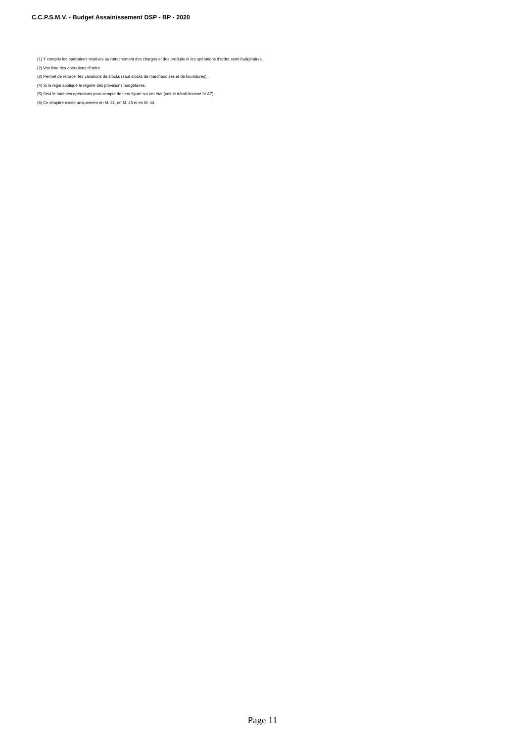C.C.P.S.M.V. - Budget Assainissement DSP - BP - 2020
(1) Y compris les opérations relatives au rattachement des charges et des produits et les opérations d’ordre semi-budgétaires.
(2) Voir liste des opérations d’ordre.
(3) Permet de retracer les variations de stocks (sauf stocks de marchandises et de fournitures).
(4) Si la régie applique le régime des provisions budgétaires.
(5) Seul le total des opérations pour compte de tiers figure sur cet état (voir le détail Annexe IV A7).
(6) Ce chapitre existe uniquement en M. 41, en M. 43 et en M. 44.
Page 11